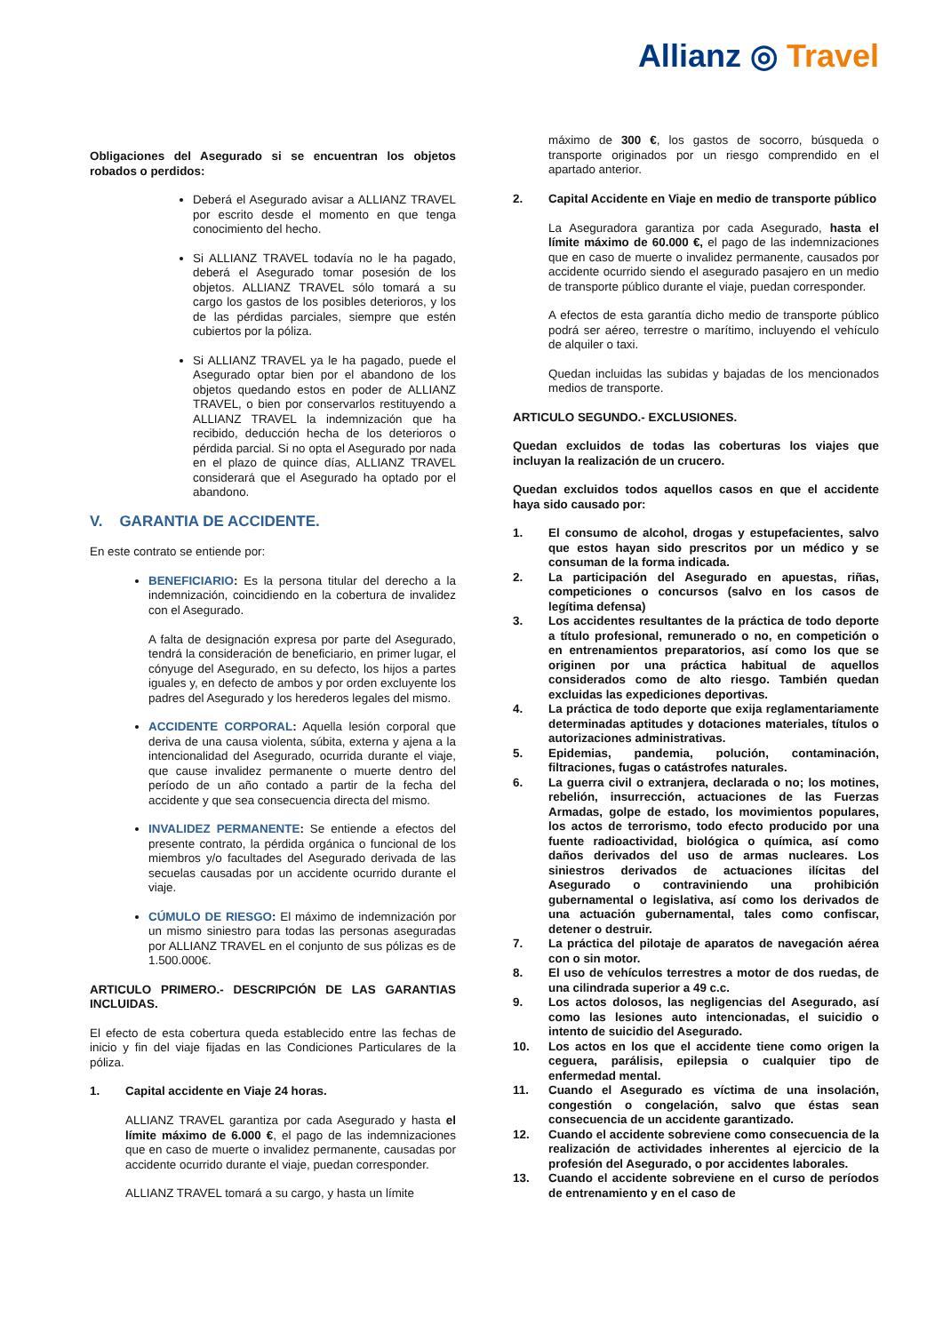Allianz ◎ Travel
Obligaciones del Asegurado si se encuentran los objetos robados o perdidos:
Deberá el Asegurado avisar a ALLIANZ TRAVEL por escrito desde el momento en que tenga conocimiento del hecho.
Si ALLIANZ TRAVEL todavía no le ha pagado, deberá el Asegurado tomar posesión de los objetos. ALLIANZ TRAVEL sólo tomará a su cargo los gastos de los posibles deterioros, y los de las pérdidas parciales, siempre que estén cubiertos por la póliza.
Si ALLIANZ TRAVEL ya le ha pagado, puede el Asegurado optar bien por el abandono de los objetos quedando estos en poder de ALLIANZ TRAVEL, o bien por conservarlos restituyendo a ALLIANZ TRAVEL la indemnización que ha recibido, deducción hecha de los deterioros o pérdida parcial. Si no opta el Asegurado por nada en el plazo de quince días, ALLIANZ TRAVEL considerará que el Asegurado ha optado por el abandono.
V. GARANTIA DE ACCIDENTE.
En este contrato se entiende por:
BENEFICIARIO: Es la persona titular del derecho a la indemnización, coincidiendo en la cobertura de invalidez con el Asegurado.
A falta de designación expresa por parte del Asegurado, tendrá la consideración de beneficiario, en primer lugar, el cónyuge del Asegurado, en su defecto, los hijos a partes iguales y, en defecto de ambos y por orden excluyente los padres del Asegurado y los herederos legales del mismo.
ACCIDENTE CORPORAL: Aquella lesión corporal que deriva de una causa violenta, súbita, externa y ajena a la intencionalidad del Asegurado, ocurrida durante el viaje, que cause invalidez permanente o muerte dentro del período de un año contado a partir de la fecha del accidente y que sea consecuencia directa del mismo.
INVALIDEZ PERMANENTE: Se entiende a efectos del presente contrato, la pérdida orgánica o funcional de los miembros y/o facultades del Asegurado derivada de las secuelas causadas por un accidente ocurrido durante el viaje.
CÚMULO DE RIESGO: El máximo de indemnización por un mismo siniestro para todas las personas aseguradas por ALLIANZ TRAVEL en el conjunto de sus pólizas es de 1.500.000€.
ARTICULO PRIMERO.- DESCRIPCIÓN DE LAS GARANTIAS INCLUIDAS.
El efecto de esta cobertura queda establecido entre las fechas de inicio y fin del viaje fijadas en las Condiciones Particulares de la póliza.
1. Capital accidente en Viaje 24 horas.
ALLIANZ TRAVEL garantiza por cada Asegurado y hasta el límite máximo de 6.000 €, el pago de las indemnizaciones que en caso de muerte o invalidez permanente, causadas por accidente ocurrido durante el viaje, puedan corresponder.
ALLIANZ TRAVEL tomará a su cargo, y hasta un límite
máximo de 300 €, los gastos de socorro, búsqueda o transporte originados por un riesgo comprendido en el apartado anterior.
2. Capital Accidente en Viaje en medio de transporte público
La Aseguradora garantiza por cada Asegurado, hasta el límite máximo de 60.000 €, el pago de las indemnizaciones que en caso de muerte o invalidez permanente, causados por accidente ocurrido siendo el asegurado pasajero en un medio de transporte público durante el viaje, puedan corresponder.
A efectos de esta garantía dicho medio de transporte público podrá ser aéreo, terrestre o marítimo, incluyendo el vehículo de alquiler o taxi.
Quedan incluidas las subidas y bajadas de los mencionados medios de transporte.
ARTICULO SEGUNDO.- EXCLUSIONES.
Quedan excluidos de todas las coberturas los viajes que incluyan la realización de un crucero.
Quedan excluidos todos aquellos casos en que el accidente haya sido causado por:
1. El consumo de alcohol, drogas y estupefacientes, salvo que estos hayan sido prescritos por un médico y se consuman de la forma indicada.
2. La participación del Asegurado en apuestas, riñas, competiciones o concursos (salvo en los casos de legítima defensa)
3. Los accidentes resultantes de la práctica de todo deporte a título profesional, remunerado o no, en competición o en entrenamientos preparatorios, así como los que se originen por una práctica habitual de aquellos considerados como de alto riesgo. También quedan excluidas las expediciones deportivas.
4. La práctica de todo deporte que exija reglamentariamente determinadas aptitudes y dotaciones materiales, títulos o autorizaciones administrativas.
5. Epidemias, pandemia, polución, contaminación, filtraciones, fugas o catástrofes naturales.
6. La guerra civil o extranjera, declarada o no; los motines, rebelión, insurrección, actuaciones de las Fuerzas Armadas, golpe de estado, los movimientos populares, los actos de terrorismo, todo efecto producido por una fuente radioactividad, biológica o química, así como daños derivados del uso de armas nucleares. Los siniestros derivados de actuaciones ilícitas del Asegurado o contraviniendo una prohibición gubernamental o legislativa, así como los derivados de una actuación gubernamental, tales como confiscar, detener o destruir.
7. La práctica del pilotaje de aparatos de navegación aérea con o sin motor.
8. El uso de vehículos terrestres a motor de dos ruedas, de una cilindrada superior a 49 c.c.
9. Los actos dolosos, las negligencias del Asegurado, así como las lesiones auto intencionadas, el suicidio o intento de suicidio del Asegurado.
10. Los actos en los que el accidente tiene como origen la ceguera, parálisis, epilepsia o cualquier tipo de enfermedad mental.
11. Cuando el Asegurado es víctima de una insolación, congestión o congelación, salvo que éstas sean consecuencia de un accidente garantizado.
12. Cuando el accidente sobreviene como consecuencia de la realización de actividades inherentes al ejercicio de la profesión del Asegurado, o por accidentes laborales.
13. Cuando el accidente sobreviene en el curso de períodos de entrenamiento y en el caso de